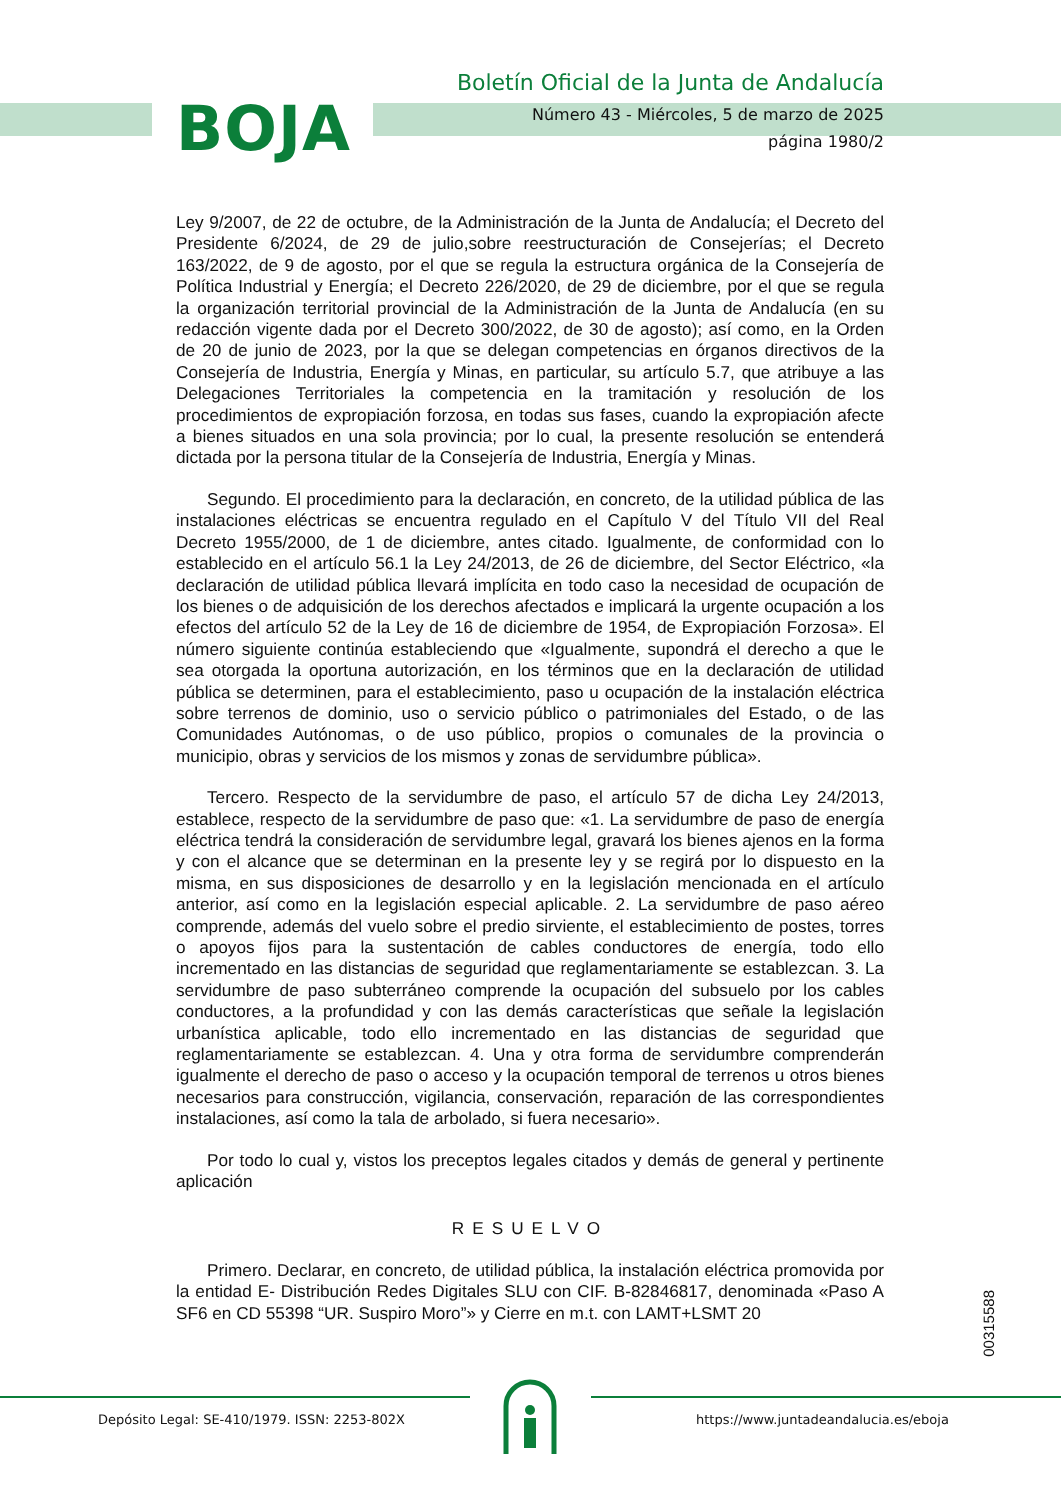BOJA
Boletín Oficial de la Junta de Andalucía
Número 43 - Miércoles, 5 de marzo de 2025
página 1980/2
Ley 9/2007, de 22 de octubre, de la Administración de la Junta de Andalucía; el Decreto del Presidente 6/2024, de 29 de julio,sobre reestructuración de Consejerías; el Decreto 163/2022, de 9 de agosto, por el que se regula la estructura orgánica de la Consejería de Política Industrial y Energía; el Decreto 226/2020, de 29 de diciembre, por el que se regula la organización territorial provincial de la Administración de la Junta de Andalucía (en su redacción vigente dada por el Decreto 300/2022, de 30 de agosto); así como, en la Orden de 20 de junio de 2023, por la que se delegan competencias en órganos directivos de la Consejería de Industria, Energía y Minas, en particular, su artículo 5.7, que atribuye a las Delegaciones Territoriales la competencia en la tramitación y resolución de los procedimientos de expropiación forzosa, en todas sus fases, cuando la expropiación afecte a bienes situados en una sola provincia; por lo cual, la presente resolución se entenderá dictada por la persona titular de la Consejería de Industria, Energía y Minas.
Segundo. El procedimiento para la declaración, en concreto, de la utilidad pública de las instalaciones eléctricas se encuentra regulado en el Capítulo V del Título VII del Real Decreto 1955/2000, de 1 de diciembre, antes citado. Igualmente, de conformidad con lo establecido en el artículo 56.1 la Ley 24/2013, de 26 de diciembre, del Sector Eléctrico, «la declaración de utilidad pública llevará implícita en todo caso la necesidad de ocupación de los bienes o de adquisición de los derechos afectados e implicará la urgente ocupación a los efectos del artículo 52 de la Ley de 16 de diciembre de 1954, de Expropiación Forzosa». El número siguiente continúa estableciendo que «Igualmente, supondrá el derecho a que le sea otorgada la oportuna autorización, en los términos que en la declaración de utilidad pública se determinen, para el establecimiento, paso u ocupación de la instalación eléctrica sobre terrenos de dominio, uso o servicio público o patrimoniales del Estado, o de las Comunidades Autónomas, o de uso público, propios o comunales de la provincia o municipio, obras y servicios de los mismos y zonas de servidumbre pública».
Tercero. Respecto de la servidumbre de paso, el artículo 57 de dicha Ley 24/2013, establece, respecto de la servidumbre de paso que: «1. La servidumbre de paso de energía eléctrica tendrá la consideración de servidumbre legal, gravará los bienes ajenos en la forma y con el alcance que se determinan en la presente ley y se regirá por lo dispuesto en la misma, en sus disposiciones de desarrollo y en la legislación mencionada en el artículo anterior, así como en la legislación especial aplicable. 2. La servidumbre de paso aéreo comprende, además del vuelo sobre el predio sirviente, el establecimiento de postes, torres o apoyos fijos para la sustentación de cables conductores de energía, todo ello incrementado en las distancias de seguridad que reglamentariamente se establezcan. 3. La servidumbre de paso subterráneo comprende la ocupación del subsuelo por los cables conductores, a la profundidad y con las demás características que señale la legislación urbanística aplicable, todo ello incrementado en las distancias de seguridad que reglamentariamente se establezcan. 4. Una y otra forma de servidumbre comprenderán igualmente el derecho de paso o acceso y la ocupación temporal de terrenos u otros bienes necesarios para construcción, vigilancia, conservación, reparación de las correspondientes instalaciones, así como la tala de arbolado, si fuera necesario».
Por todo lo cual y, vistos los preceptos legales citados y demás de general y pertinente aplicación
RESUELVO
Primero. Declarar, en concreto, de utilidad pública, la instalación eléctrica promovida por la entidad E- Distribución Redes Digitales SLU con CIF. B-82846817, denominada «Paso A SF6 en CD 55398 “UR. Suspiro Moro”» y Cierre en m.t. con LAMT+LSMT 20
00315588
Depósito Legal: SE-410/1979. ISSN: 2253-802X
https://www.juntadeandalucia.es/eboja